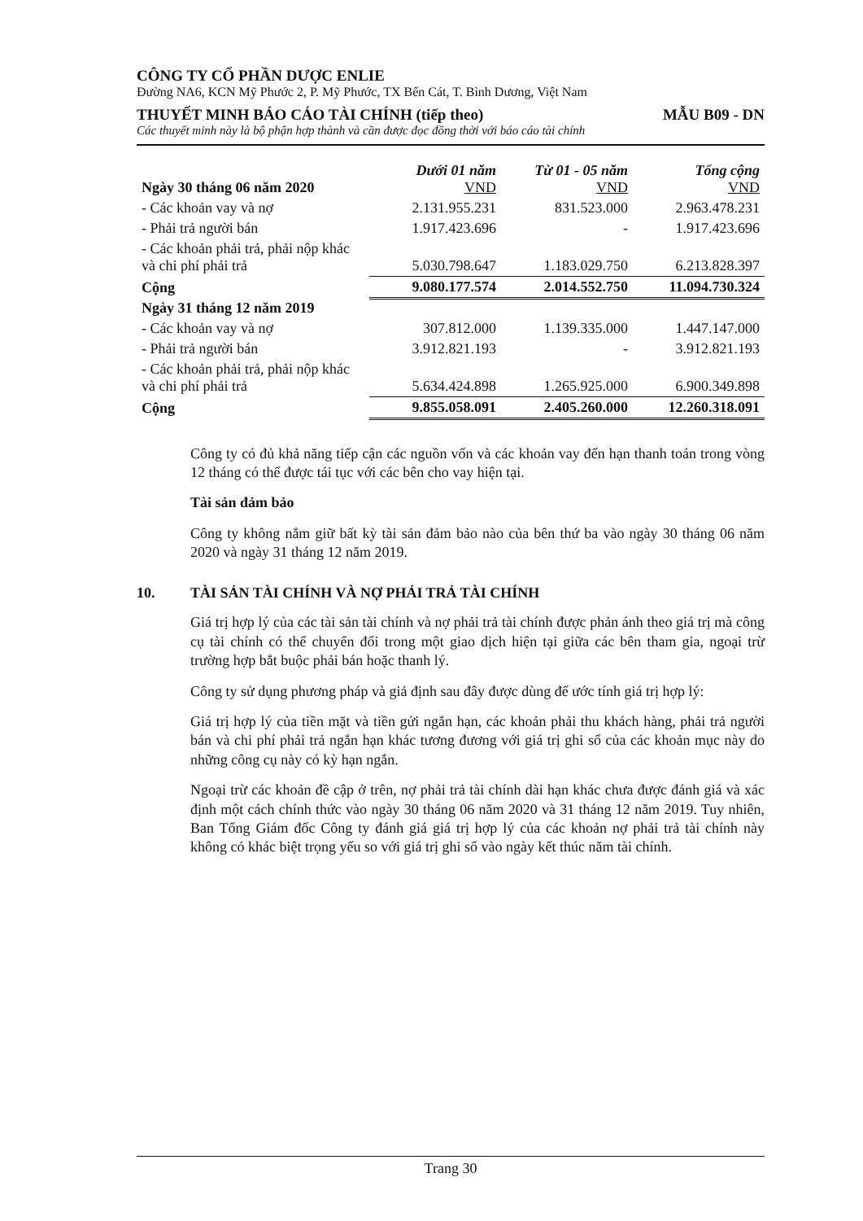CÔNG TY CỔ PHẦN DƯỢC ENLIE
Đường NA6, KCN Mỹ Phước 2, P. Mỹ Phước, TX Bến Cát, T. Bình Dương, Việt Nam
THUYẾT MINH BÁO CÁO TÀI CHÍNH (tiếp theo) MẪU B09 - DN
Các thuyết minh này là bộ phận hợp thành và cần được đọc đồng thời với báo cáo tài chính
| Ngày 30 tháng 06 năm 2020 | Dưới 01 năm VND | Từ 01 - 05 năm VND | Tổng cộng VND |
| --- | --- | --- | --- |
| - Các khoản vay và nợ | 2.131.955.231 | 831.523.000 | 2.963.478.231 |
| - Phải trả người bán | 1.917.423.696 | - | 1.917.423.696 |
| - Các khoản phải trả, phải nộp khác và chi phí phải trả | 5.030.798.647 | 1.183.029.750 | 6.213.828.397 |
| Cộng | 9.080.177.574 | 2.014.552.750 | 11.094.730.324 |
| Ngày 31 tháng 12 năm 2019 | | | |
| - Các khoản vay và nợ | 307.812.000 | 1.139.335.000 | 1.447.147.000 |
| - Phải trả người bán | 3.912.821.193 | - | 3.912.821.193 |
| - Các khoản phải trả, phải nộp khác và chi phí phải trả | 5.634.424.898 | 1.265.925.000 | 6.900.349.898 |
| Cộng | 9.855.058.091 | 2.405.260.000 | 12.260.318.091 |
Công ty có đủ khả năng tiếp cận các nguồn vốn và các khoản vay đến hạn thanh toán trong vòng 12 tháng có thể được tái tục với các bên cho vay hiện tại.
Tài sản đảm bảo
Công ty không nắm giữ bất kỳ tài sản đảm bảo nào của bên thứ ba vào ngày 30 tháng 06 năm 2020 và ngày 31 tháng 12 năm 2019.
10. TÀI SẢN TÀI CHÍNH VÀ NỢ PHẢI TRẢ TÀI CHÍNH
Giá trị hợp lý của các tài sản tài chính và nợ phải trả tài chính được phản ánh theo giá trị mà công cụ tài chính có thể chuyển đổi trong một giao dịch hiện tại giữa các bên tham gia, ngoại trừ trường hợp bắt buộc phải bán hoặc thanh lý.
Công ty sử dụng phương pháp và giả định sau đây được dùng để ước tính giá trị hợp lý:
Giá trị hợp lý của tiền mặt và tiền gửi ngắn hạn, các khoản phải thu khách hàng, phải trả người bán và chi phí phải trả ngắn hạn khác tương đương với giá trị ghi sổ của các khoản mục này do những công cụ này có kỳ hạn ngắn.
Ngoại trừ các khoản đề cập ở trên, nợ phải trả tài chính dài hạn khác chưa được đánh giá và xác định một cách chính thức vào ngày 30 tháng 06 năm 2020 và 31 tháng 12 năm 2019. Tuy nhiên, Ban Tổng Giám đốc Công ty đánh giá giá trị hợp lý của các khoản nợ phải trả tài chính này không có khác biệt trọng yếu so với giá trị ghi sổ vào ngày kết thúc năm tài chính.
Trang 30